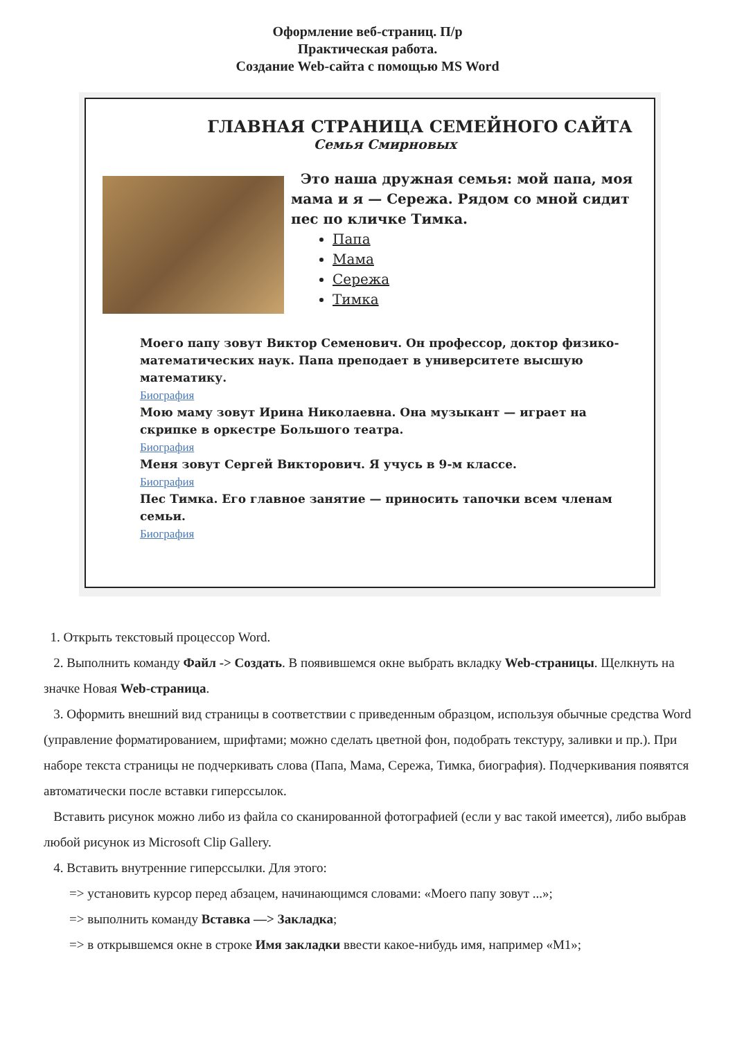Оформление веб-страниц. П/р
Практическая работа.
Создание Web-сайта с помощью MS Word
ГЛАВНАЯ СТРАНИЦА СЕМЕЙНОГО САЙТА
Семья Смирновых
Это наша дружная семья: мой папа, моя мама и я — Сережа. Рядом со мной сидит пес по кличке Тимка.
Папа
Мама
Сережа
Тимка
Моего папу зовут Виктор Семенович. Он профессор, доктор физико-математических наук. Папа преподает в университете высшую математику.
Биография
Мою маму зовут Ирина Николаевна. Она музыкант — играет на скрипке в оркестре Большого театра.
Биография
Меня зовут Сергей Викторович. Я учусь в 9-м классе.
Биография
Пес Тимка. Его главное занятие — приносить тапочки всем членам семьи.
Биография
1. Открыть текстовый процессор Word.
2. Выполнить команду Файл -> Создать. В появившемся окне выбрать вкладку Web-страницы. Щелкнуть на значке Новая Web-страница.
3. Оформить внешний вид страницы в соответствии с приведенным образцом, используя обычные средства Word (управление форматированием, шрифтами; можно сделать цветной фон, подобрать текстуру, заливки и пр.). При наборе текста страницы не подчеркивать слова (Папа, Мама, Сережа, Тимка, биография). Подчеркивания появятся автоматически после вставки гиперссылок.
Вставить рисунок можно либо из файла со сканированной фотографией (если у вас такой имеется), либо выбрав любой рисунок из Microsoft Clip Gallery.
4. Вставить внутренние гиперссылки. Для этого:
=> установить курсор перед абзацем, начинающимся словами: «Моего папу зовут ...»;
=> выполнить команду Вставка —> Закладка;
=> в открывшемся окне в строке Имя закладки ввести какое-нибудь имя, например «М1»;